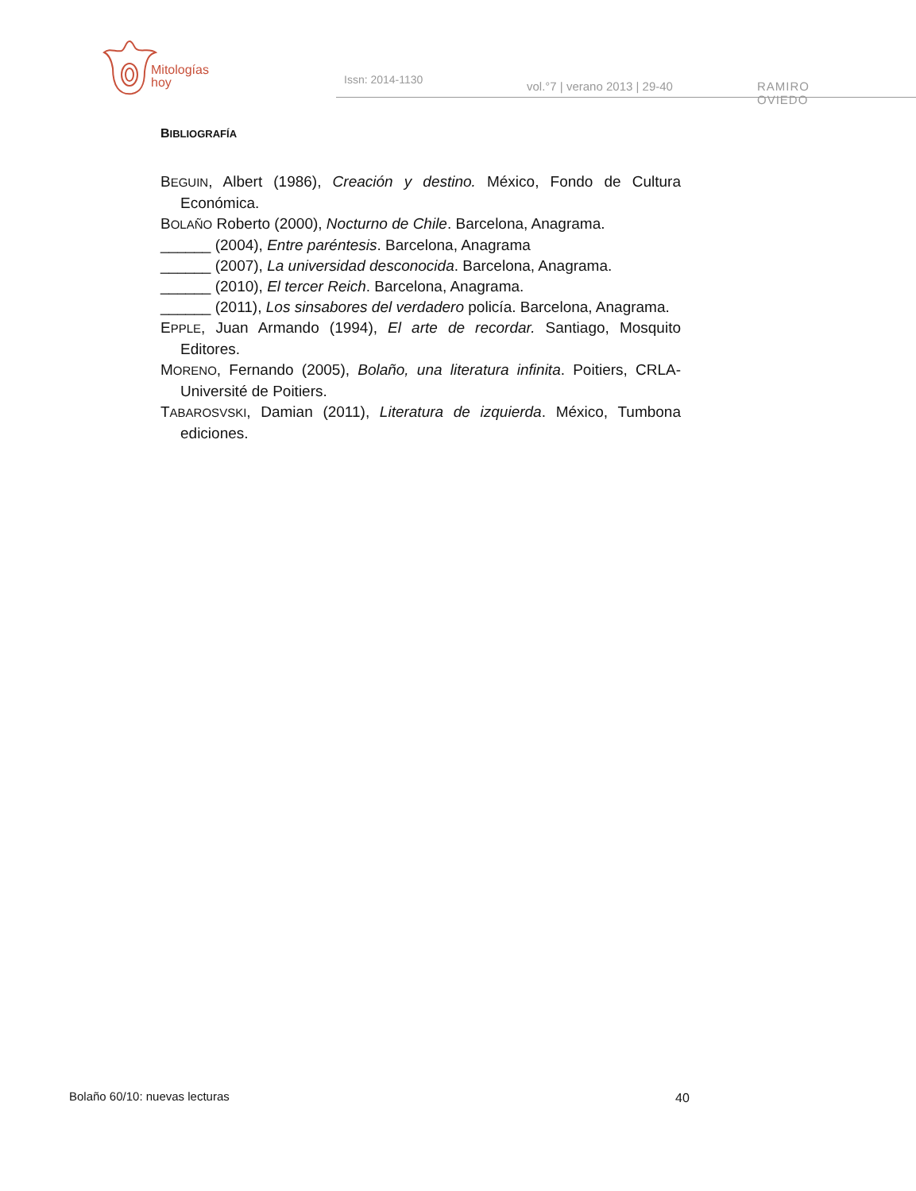Mitologías
hoy
Issn: 2014-1130 vol.°7 | verano 2013 | 29-40 RAMIRO OVIEDO
BIBLIOGRAFÍA
BEGUIN, Albert (1986), Creación y destino. México, Fondo de Cultura Económica.
BOLAÑO Roberto (2000), Nocturno de Chile. Barcelona, Anagrama.
______ (2004), Entre paréntesis. Barcelona, Anagrama
______ (2007), La universidad desconocida. Barcelona, Anagrama.
______ (2010), El tercer Reich. Barcelona, Anagrama.
______ (2011), Los sinsabores del verdadero policía. Barcelona, Anagrama.
EPPLE, Juan Armando (1994), El arte de recordar. Santiago, Mosquito Editores.
MORENO, Fernando (2005), Bolaño, una literatura infinita. Poitiers, CRLA-Université de Poitiers.
TABAROSVSKI, Damian (2011), Literatura de izquierda. México, Tumbona ediciones.
Bolaño 60/10: nuevas lecturas 40